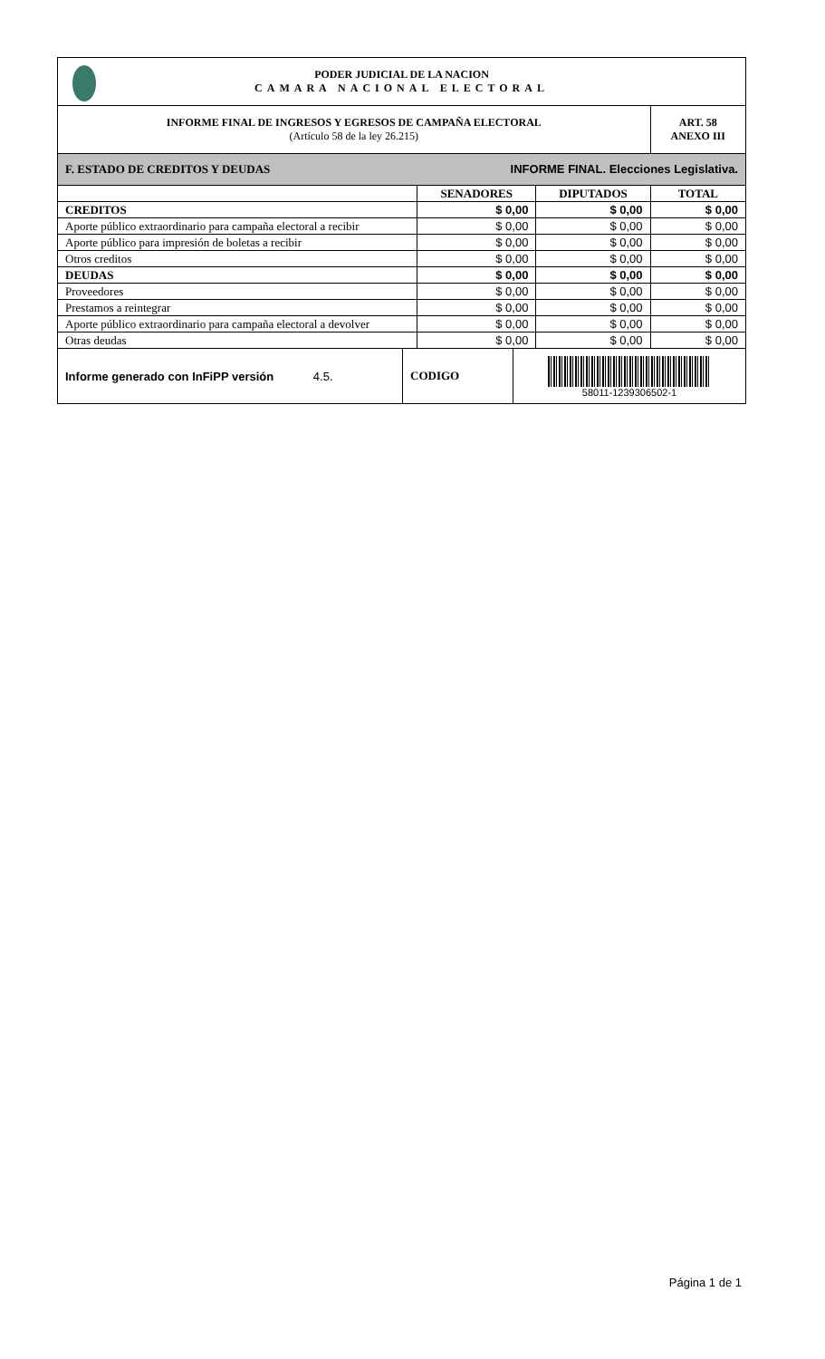| PODER JUDICIAL DE LA NACION CAMARA NACIONAL ELECTORAL | | | | |
| INFORME FINAL DE INGRESOS Y EGRESOS DE CAMPAÑA ELECTORAL (Artículo 58 de la ley 26.215) | | | | ART. 58 ANEXO III |
| F. ESTADO DE CREDITOS Y DEUDAS INFORME FINAL. Elecciones Legislativa. | | | | |
| | SENADORES | DIPUTADOS | TOTAL | |
| CREDITOS | $ 0,00 | $ 0,00 | $ 0,00 | |
| Aporte público extraordinario para campaña electoral a recibir | $ 0,00 | $ 0,00 | $ 0,00 | |
| Aporte público para impresión de boletas a recibir | $ 0,00 | $ 0,00 | $ 0,00 | |
| Otros creditos | $ 0,00 | $ 0,00 | $ 0,00 | |
| DEUDAS | $ 0,00 | $ 0,00 | $ 0,00 | |
| Proveedores | $ 0,00 | $ 0,00 | $ 0,00 | |
| Prestamos a reintegrar | $ 0,00 | $ 0,00 | $ 0,00 | |
| Aporte público extraordinario para campaña electoral a devolver | $ 0,00 | $ 0,00 | $ 0,00 | |
| Otras deudas | $ 0,00 | $ 0,00 | $ 0,00 | |
| Informe generado con InFiPP versión 4.5. | CODIGO | 58011-1239306502-1 |
Página 1 de 1